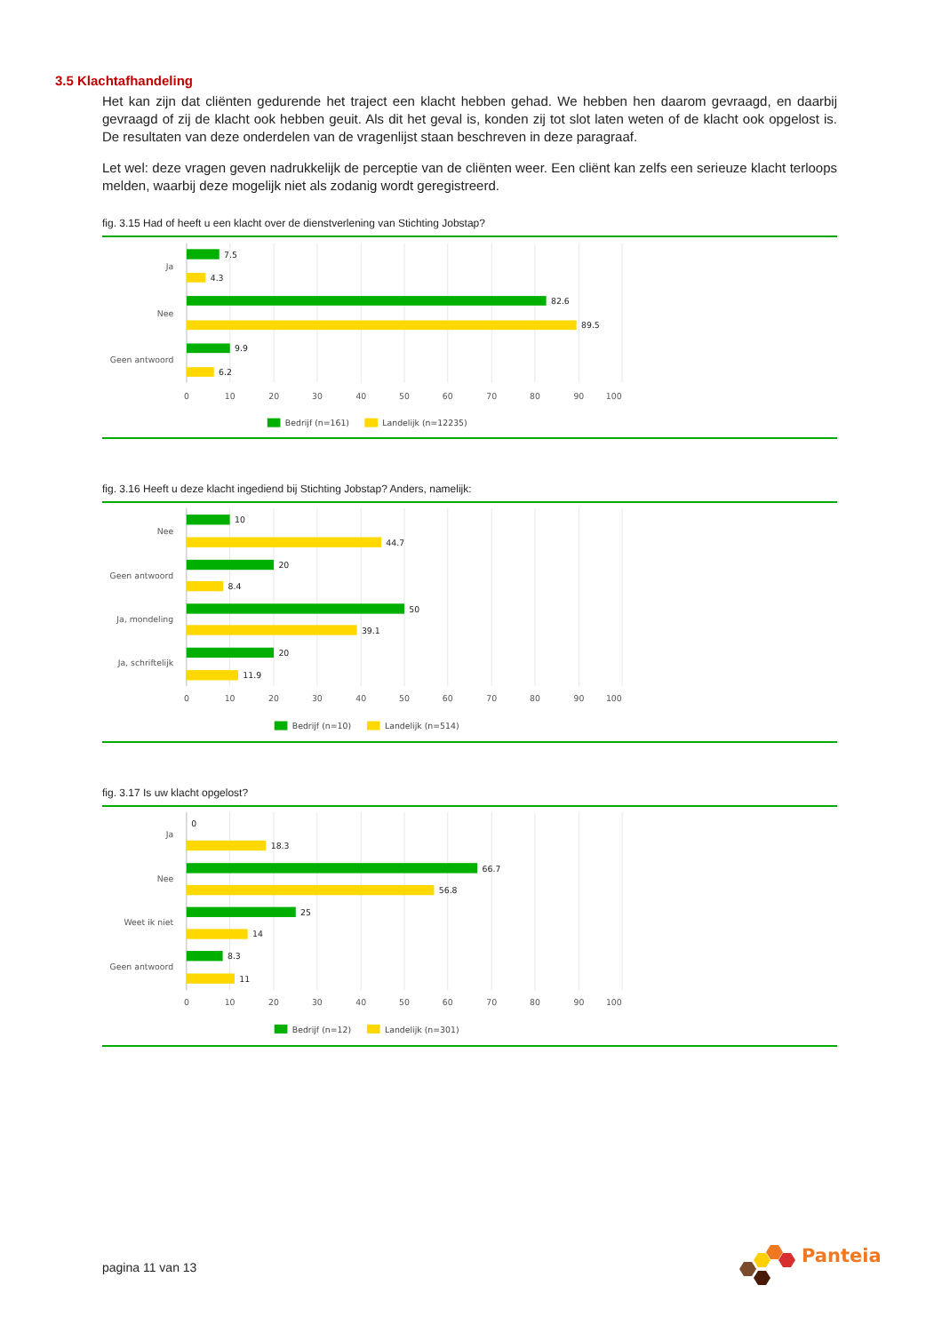3.5 Klachtafhandeling
Het kan zijn dat cliënten gedurende het traject een klacht hebben gehad. We hebben hen daarom gevraagd, en daarbij gevraagd of zij de klacht ook hebben geuit. Als dit het geval is, konden zij tot slot laten weten of de klacht ook opgelost is. De resultaten van deze onderdelen van de vragenlijst staan beschreven in deze paragraaf.
Let wel: deze vragen geven nadrukkelijk de perceptie van de cliënten weer. Een cliënt kan zelfs een serieuze klacht terloops melden, waarbij deze mogelijk niet als zodanig wordt geregistreerd.
fig. 3.15 Had of heeft u een klacht over de dienstverlening van Stichting Jobstap?
Ja
Nee
Geen antwoord
7.5
4.3
82.6
89.5
9.9
6.2
0
10
20
30
40
50
60
70
80
90
100
Bedrijf (n=161)
Landelijk (n=12235)
fig. 3.16 Heeft u deze klacht ingediend bij Stichting Jobstap? Anders, namelijk:
Nee
Geen antwoord
Ja, mondeling
Ja, schriftelijk
10
44.7
20
8.4
50
39.1
20
11.9
0
10
20
30
40
50
60
70
80
90
100
Bedrijf (n=10)
Landelijk (n=514)
fig. 3.17 Is uw klacht opgelost?
Ja
Nee
Weet ik niet
Geen antwoord
0
18.3
66.7
56.8
25
14
8.3
11
0
10
20
30
40
50
60
70
80
90
100
Bedrijf (n=12)
Landelijk (n=301)
pagina 11 van 13
Panteia